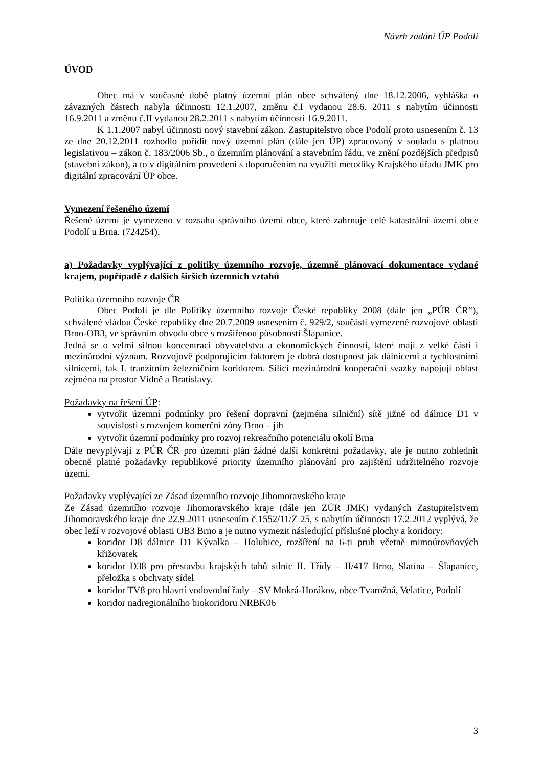Návrh zadání ÚP Podolí
ÚVOD
Obec má v současné době platný územní plán obce schválený dne 18.12.2006, vyhláška o závazných částech nabyla účinnosti 12.1.2007, změnu č.I vydanou 28.6. 2011 s nabytím účinnosti 16.9.2011 a změnu č.II vydanou 28.2.2011 s nabytím účinnosti 16.9.2011.
K 1.1.2007 nabyl účinnosti nový stavební zákon. Zastupitelstvo obce Podolí proto usnesením č. 13 ze dne 20.12.2011 rozhodlo pořídit nový územní plán (dále jen ÚP) zpracovaný v souladu s platnou legislativou – zákon č. 183/2006 Sb., o územním plánování a stavebním řádu, ve znění pozdějších předpisů (stavební zákon), a to v digitálním provedení s doporučením na využití metodiky Krajského úřadu JMK pro digitální zpracování ÚP obce.
Vymezení řešeného území
Řešené území je vymezeno v rozsahu správního území obce, které zahrnuje celé katastrální území obce Podolí u Brna. (724254).
a) Požadavky vyplývající z politiky územního rozvoje, územně plánovací dokumentace vydané krajem, popřípadě z dalších širších územních vztahů
Politika územního rozvoje ČR
Obec Podolí je dle Politiky územního rozvoje České republiky 2008 (dále jen „PÚR ČR“), schválené vládou České republiky dne 20.7.2009 usnesením č. 929/2, součástí vymezené rozvojové oblasti Brno-OB3, ve správním obvodu obce s rozšířenou působností Šlapanice.
Jedná se o velmi silnou koncentraci obyvatelstva a ekonomických činností, které mají z velké části i mezinárodní význam. Rozvojově podporujícím faktorem je dobrá dostupnost jak dálnicemi a rychlostními silnicemi, tak I. tranzitním železničním koridorem. Sílící mezinárodní kooperační svazky napojují oblast zejména na prostor Vídně a Bratislavy.
Požadavky na řešení ÚP:
vytvořit územní podmínky pro řešení dopravní (zejména silniční) sítě jižně od dálnice D1 v souvislosti s rozvojem komerční zóny Brno – jih
vytvořit územní podmínky pro rozvoj rekreačního potenciálu okolí Brna
Dále nevyplývají z PÚR ČR pro územní plán žádné další konkrétní požadavky, ale je nutno zohlednit obecně platné požadavky republikové priority územního plánování pro zajištění udržitelného rozvoje území.
Požadavky vyplývající ze Zásad územního rozvoje Jihomoravského kraje
Ze Zásad územního rozvoje Jihomoravského kraje (dále jen ZÚR JMK) vydaných Zastupitelstvem Jihomoravského kraje dne 22.9.2011 usnesením č.1552/11/Z 25, s nabytím účinnosti 17.2.2012 vyplývá, že obec leží v rozvojové oblasti OB3 Brno a je nutno vymezit následující příslušné plochy a koridory:
koridor D8 dálnice D1 Kývalka – Holubice, rozšíření na 6-ti pruh včetně mimoúrovňových křižovatek
koridor D38 pro přestavbu krajských tahů silnic II. Třídy – II/417 Brno, Slatina – Šlapanice, přeložka s obchvaty sídel
koridor TV8 pro hlavní vodovodní řady – SV Mokrá-Horákov, obce Tvarožná, Velatice, Podolí
koridor nadregionálního biokoridoru NRBK06
3